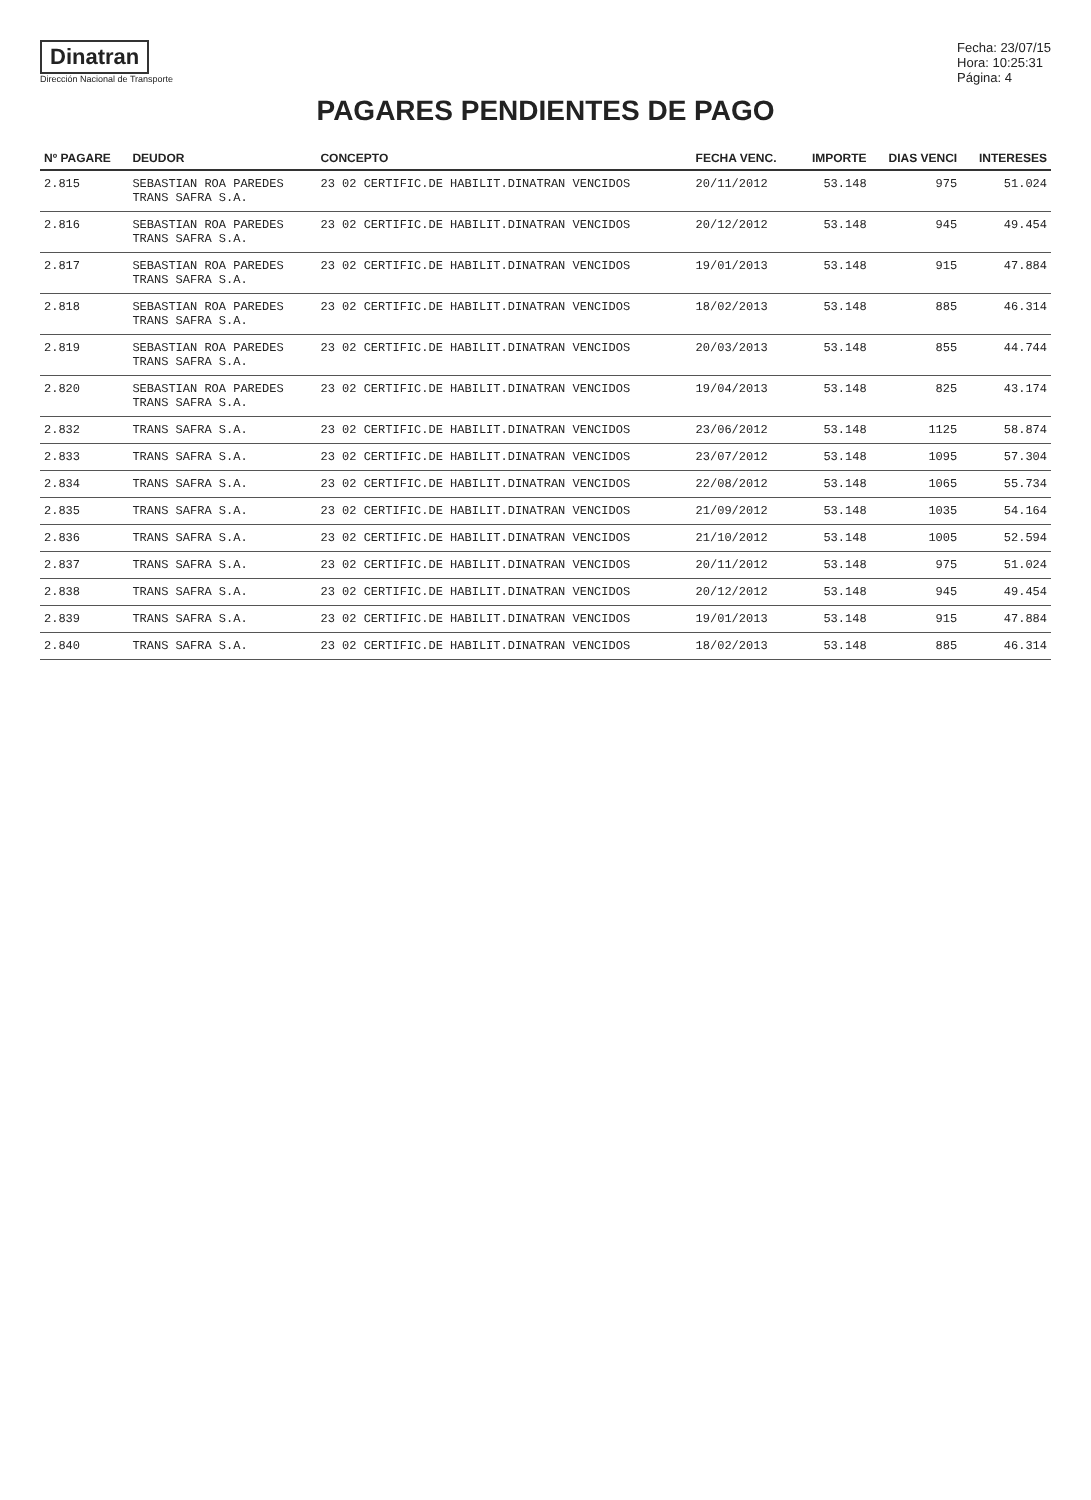Dinatran
Dirección Nacional de Transporte
Fecha: 23/07/15
Hora: 10:25:31
Página: 4
PAGARES PENDIENTES DE PAGO
| Nº PAGARE | DEUDOR | CONCEPTO | FECHA VENC. | IMPORTE | DIAS VENCI | INTERESES |
| --- | --- | --- | --- | --- | --- | --- |
| 2.815 | SEBASTIAN ROA PAREDES TRANS SAFRA S.A. | 23 02 CERTIFIC.DE HABILIT.DINATRAN VENCIDOS | 20/11/2012 | 53.148 | 975 | 51.024 |
| 2.816 | SEBASTIAN ROA PAREDES TRANS SAFRA S.A. | 23 02 CERTIFIC.DE HABILIT.DINATRAN VENCIDOS | 20/12/2012 | 53.148 | 945 | 49.454 |
| 2.817 | SEBASTIAN ROA PAREDES TRANS SAFRA S.A. | 23 02 CERTIFIC.DE HABILIT.DINATRAN VENCIDOS | 19/01/2013 | 53.148 | 915 | 47.884 |
| 2.818 | SEBASTIAN ROA PAREDES TRANS SAFRA S.A. | 23 02 CERTIFIC.DE HABILIT.DINATRAN VENCIDOS | 18/02/2013 | 53.148 | 885 | 46.314 |
| 2.819 | SEBASTIAN ROA PAREDES TRANS SAFRA S.A. | 23 02 CERTIFIC.DE HABILIT.DINATRAN VENCIDOS | 20/03/2013 | 53.148 | 855 | 44.744 |
| 2.820 | SEBASTIAN ROA PAREDES TRANS SAFRA S.A. | 23 02 CERTIFIC.DE HABILIT.DINATRAN VENCIDOS | 19/04/2013 | 53.148 | 825 | 43.174 |
| 2.832 | TRANS SAFRA S.A. | 23 02 CERTIFIC.DE HABILIT.DINATRAN VENCIDOS | 23/06/2012 | 53.148 | 1125 | 58.874 |
| 2.833 | TRANS SAFRA S.A. | 23 02 CERTIFIC.DE HABILIT.DINATRAN VENCIDOS | 23/07/2012 | 53.148 | 1095 | 57.304 |
| 2.834 | TRANS SAFRA S.A. | 23 02 CERTIFIC.DE HABILIT.DINATRAN VENCIDOS | 22/08/2012 | 53.148 | 1065 | 55.734 |
| 2.835 | TRANS SAFRA S.A. | 23 02 CERTIFIC.DE HABILIT.DINATRAN VENCIDOS | 21/09/2012 | 53.148 | 1035 | 54.164 |
| 2.836 | TRANS SAFRA S.A. | 23 02 CERTIFIC.DE HABILIT.DINATRAN VENCIDOS | 21/10/2012 | 53.148 | 1005 | 52.594 |
| 2.837 | TRANS SAFRA S.A. | 23 02 CERTIFIC.DE HABILIT.DINATRAN VENCIDOS | 20/11/2012 | 53.148 | 975 | 51.024 |
| 2.838 | TRANS SAFRA S.A. | 23 02 CERTIFIC.DE HABILIT.DINATRAN VENCIDOS | 20/12/2012 | 53.148 | 945 | 49.454 |
| 2.839 | TRANS SAFRA S.A. | 23 02 CERTIFIC.DE HABILIT.DINATRAN VENCIDOS | 19/01/2013 | 53.148 | 915 | 47.884 |
| 2.840 | TRANS SAFRA S.A. | 23 02 CERTIFIC.DE HABILIT.DINATRAN VENCIDOS | 18/02/2013 | 53.148 | 885 | 46.314 |